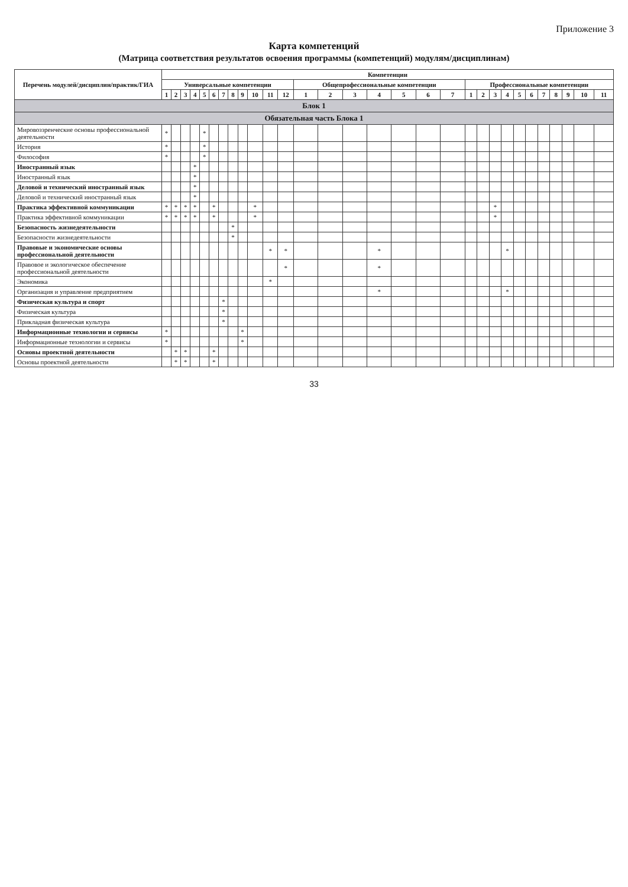Приложение 3
Карта компетенций
(Матрица соответствия результатов освоения программы (компетенций) модулям/дисциплинам)
| Перечень модулей/дисциплин/практик/ГИА | Компетенции | | | | | | | | | | | | | | | | | | | | | | | | | | | | | |
| --- | --- | --- | --- | --- | --- | --- | --- | --- | --- | --- | --- | --- | --- | --- | --- | --- | --- | --- | --- | --- | --- | --- | --- | --- | --- | --- | --- | --- | --- | --- |
| | Универсальные компетенции | | | | | | | | | | | | Общепрофессиональные компетенции | | | | | | | Профессиональные компетенции | | | | | | | | | | |
| | 1 | 2 | 3 | 4 | 5 | 6 | 7 | 8 | 9 | 10 | 11 | 12 | 1 | 2 | 3 | 4 | 5 | 6 | 7 | 1 | 2 | 3 | 4 | 5 | 6 | 7 | 8 | 9 | 10 | 11 |
| Блок 1 | | | | | | | | | | | | | | | | | | | | | | | | | | | | | | |
| Обязательная часть Блока 1 | | | | | | | | | | | | | | | | | | | | | | | | | | | | | | |
| Мировоззренческие основы профессиональной деятельности | * | | | | * | | | | | | | | | | | | | | | | | | | | | | | | | |
| История | * | | | | * | | | | | | | | | | | | | | | | | | | | | | | | | |
| Философия | * | | | | * | | | | | | | | | | | | | | | | | | | | | | | | | |
| Иностранный язык | | | | * | | | | | | | | | | | | | | | | | | | | | | | | | | |
| Иностранный язык | | | | * | | | | | | | | | | | | | | | | | | | | | | | | | | |
| Деловой и технический иностранный язык | | | | * | | | | | | | | | | | | | | | | | | | | | | | | | | |
| Деловой и технический иностранный язык | | | | * | | | | | | | | | | | | | | | | | | | | | | | | | | |
| Практика эффективной коммуникации | * | * | * | * | | * | | | | * | | | | | | | | | | | | * | | | | | | | | |
| Практика эффективной коммуникации | * | * | * | * | | * | | | | * | | | | | | | | | | | | * | | | | | | | | |
| Безопасность жизнедеятельности | | | | | | | | * | | | | | | | | | | | | | | | | | | | | | | |
| Безопасности жизнедеятельности | | | | | | | | * | | | | | | | | | | | | | | | | | | | | | | |
| Правовые и экономические основы профессиональной деятельности | | | | | | | | | | | * | * | | | | * | | | | | | | * | | | | | | | |
| Правовое и экологическое обеспечение профессиональной деятельности | | | | | | | | | | | | * | | | | * | | | | | | | | | | | | | | |
| Экономика | | | | | | | | | | | * | | | | | | | | | | | | | | | | | | | |
| Организация и управление предприятием | | | | | | | | | | | | | | | | * | | | | | | | * | | | | | | | |
| Физическая культура и спорт | | | | | | | * | | | | | | | | | | | | | | | | | | | | | | | |
| Физическая культура | | | | | | | * | | | | | | | | | | | | | | | | | | | | | | | |
| Прикладная физическая культура | | | | | | | * | | | | | | | | | | | | | | | | | | | | | | | |
| Информационные технологии и сервисы | * | | | | | | | | * | | | | | | | | | | | | | | | | | | | | | |
| Информационные технологии и сервисы | * | | | | | | | | * | | | | | | | | | | | | | | | | | | | | | |
| Основы проектной деятельности | | * | * | | | * | | | | | | | | | | | | | | | | | | | | | | | | |
| Основы проектной деятельности | | * | * | | | * | | | | | | | | | | | | | | | | | | | | | | | | |
33